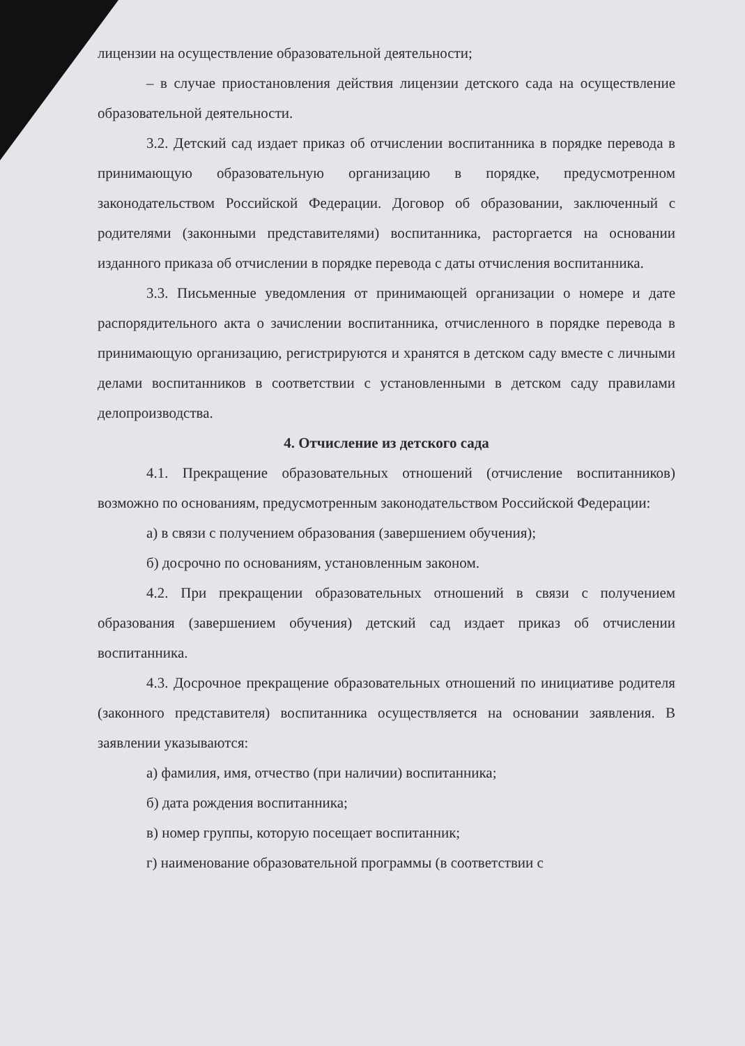лицензии на осуществление образовательной деятельности;
– в случае приостановления действия лицензии детского сада на осуществление образовательной деятельности.
3.2. Детский сад издает приказ об отчислении воспитанника в порядке перевода в принимающую образовательную организацию в порядке, предусмотренном законодательством Российской Федерации. Договор об образовании, заключенный с родителями (законными представителями) воспитанника, расторгается на основании изданного приказа об отчислении в порядке перевода с даты отчисления воспитанника.
3.3. Письменные уведомления от принимающей организации о номере и дате распорядительного акта о зачислении воспитанника, отчисленного в порядке перевода в принимающую организацию, регистрируются и хранятся в детском саду вместе с личными делами воспитанников в соответствии с установленными в детском саду правилами делопроизводства.
4. Отчисление из детского сада
4.1. Прекращение образовательных отношений (отчисление воспитанников) возможно по основаниям, предусмотренным законодательством Российской Федерации:
а) в связи с получением образования (завершением обучения);
б) досрочно по основаниям, установленным законом.
4.2. При прекращении образовательных отношений в связи с получением образования (завершением обучения) детский сад издает приказ об отчислении воспитанника.
4.3. Досрочное прекращение образовательных отношений по инициативе родителя (законного представителя) воспитанника осуществляется на основании заявления. В заявлении указываются:
а) фамилия, имя, отчество (при наличии) воспитанника;
б) дата рождения воспитанника;
в) номер группы, которую посещает воспитанник;
г) наименование образовательной программы (в соответствии с